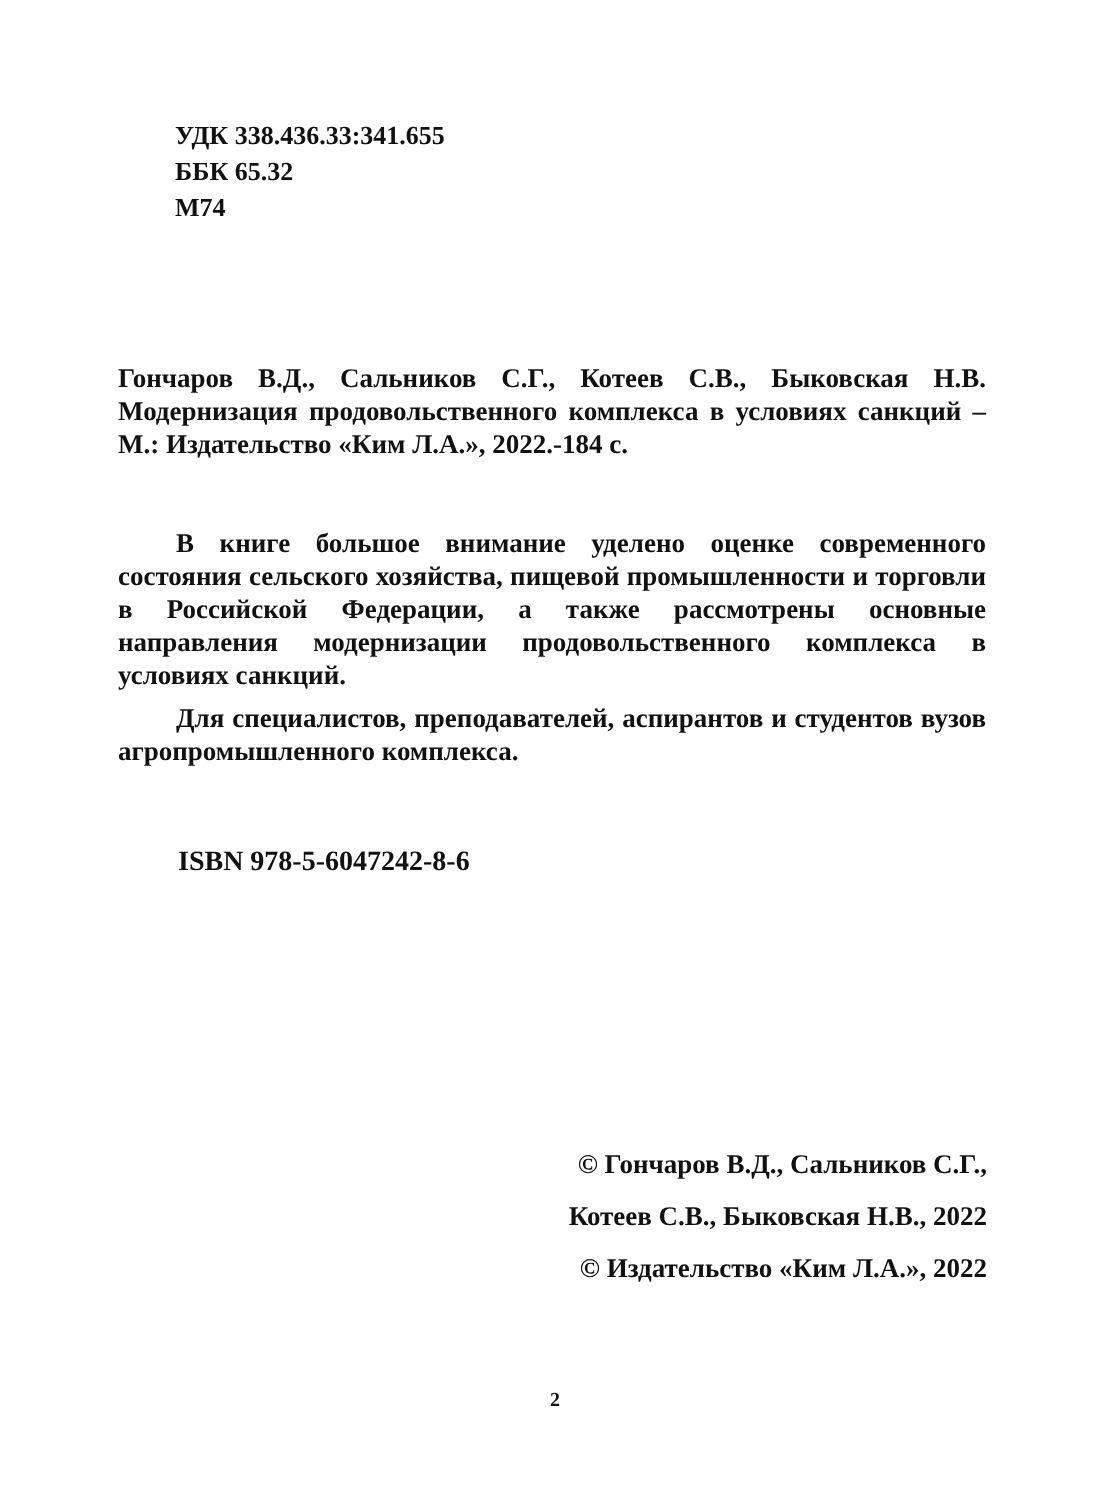УДК 338.436.33:341.655
ББК 65.32
М74
Гончаров В.Д., Сальников С.Г., Котеев С.В., Быковская Н.В. Модернизация продовольственного комплекса в условиях санкций – М.: Издательство «Ким Л.А.», 2022.-184 с.
В книге большое внимание уделено оценке современного состояния сельского хозяйства, пищевой промышленности и торговли в Российской Федерации, а также рассмотрены основные направления модернизации продовольственного комплекса в условиях санкций.
Для специалистов, преподавателей, аспирантов и студентов вузов агропромышленного комплекса.
ISBN 978-5-6047242-8-6
© Гончаров В.Д., Сальников С.Г.,
Котеев С.В., Быковская Н.В., 2022
© Издательство «Ким Л.А.», 2022
2